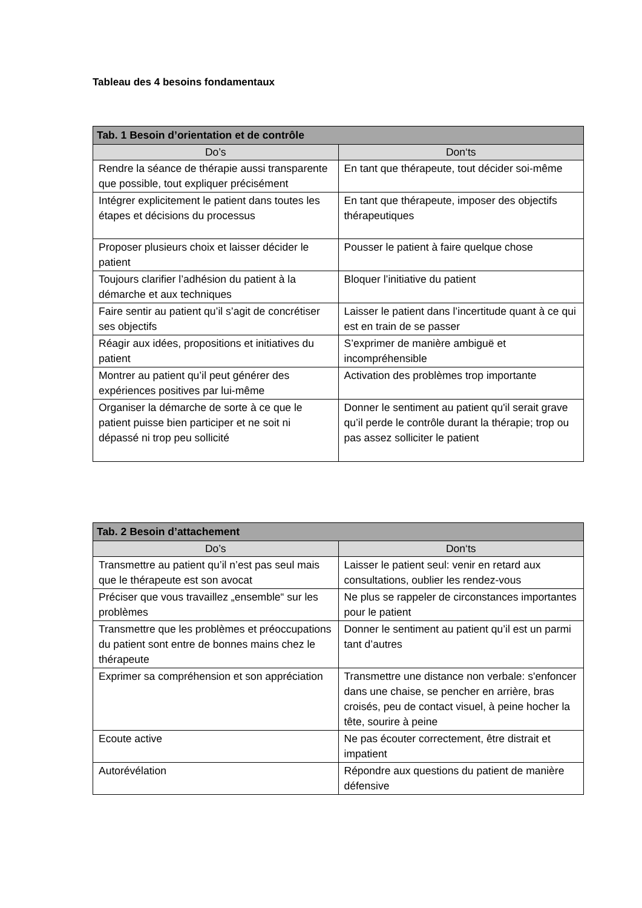Tableau des 4 besoins fondamentaux
| Tab. 1 Besoin d’orientation et de contrôle | |
| --- | --- |
| Do’s | Don‘ts |
| Rendre la séance de thérapie aussi transparente que possible, tout expliquer précisément | En tant que thérapeute, tout décider soi-même |
| Intégrer explicitement le patient dans toutes les étapes et décisions du processus | En tant que thérapeute, imposer des objectifs thérapeutiques |
| Proposer plusieurs choix et laisser décider le patient | Pousser le patient à faire quelque chose |
| Toujours clarifier l’adhésion du patient à la démarche et aux techniques | Bloquer l’initiative du patient |
| Faire sentir au patient qu’il s’agit de concrétiser ses objectifs | Laisser le patient dans l’incertitude quant à ce qui est en train de se passer |
| Réagir aux idées, propositions et initiatives du patient | S’exprimer de manière ambiguë et incompréhensible |
| Montrer au patient qu’il peut générer des expériences positives par lui-même | Activation des problèmes trop importante |
| Organiser la démarche de sorte à ce que le patient puisse bien participer et ne soit ni dépassé ni trop peu sollicité | Donner le sentiment au patient qu'il serait grave qu’il perde le contrôle durant la thérapie; trop ou pas assez solliciter le patient |
| Tab. 2 Besoin d’attachement | |
| --- | --- |
| Do’s | Don‘ts |
| Transmettre au patient qu’il n’est pas seul mais que le thérapeute est son avocat | Laisser le patient seul: venir en retard aux consultations, oublier les rendez-vous |
| Préciser que vous travaillez „ensemble“ sur les problèmes | Ne plus se rappeler de circonstances importantes pour le patient |
| Transmettre que les problèmes et préoccupations du patient sont entre de bonnes mains chez le thérapeute | Donner le sentiment au patient qu’il est un parmi tant d’autres |
| Exprimer sa compréhension et son appréciation | Transmettre une distance non verbale: s'enfoncer dans une chaise, se pencher en arrière, bras croisés, peu de contact visuel, à peine hocher la tête, sourire à peine |
| Ecoute active | Ne pas écouter correctement, être distrait et impatient |
| Autorévélation | Répondre aux questions du patient de manière défensive |